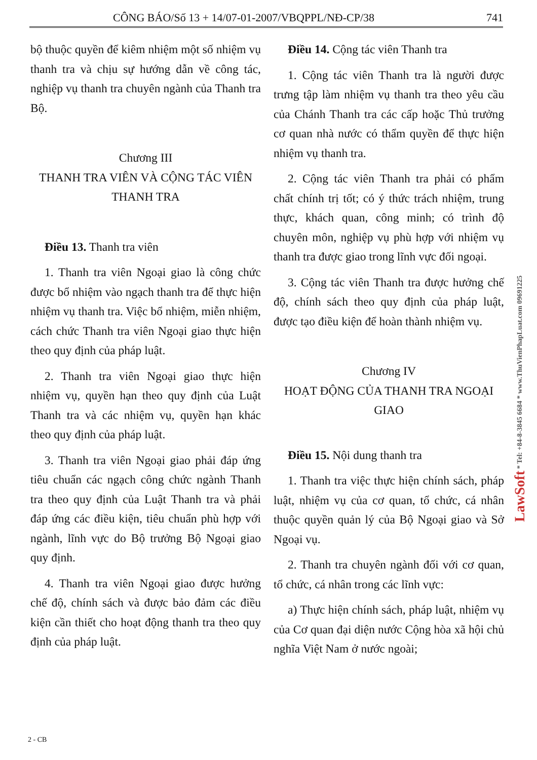CÔNG BÁO/Số 13 + 14/07-01-2007/VBQPPL/NĐ-CP/38 741
bộ thuộc quyền để kiêm nhiệm một số nhiệm vụ thanh tra và chịu sự hướng dẫn về công tác, nghiệp vụ thanh tra chuyên ngành của Thanh tra Bộ.
Chương III
THANH TRA VIÊN VÀ CỘNG TÁC VIÊN THANH TRA
Điều 13. Thanh tra viên
1. Thanh tra viên Ngoại giao là công chức được bổ nhiệm vào ngạch thanh tra để thực hiện nhiệm vụ thanh tra. Việc bổ nhiệm, miễn nhiệm, cách chức Thanh tra viên Ngoại giao thực hiện theo quy định của pháp luật.
2. Thanh tra viên Ngoại giao thực hiện nhiệm vụ, quyền hạn theo quy định của Luật Thanh tra và các nhiệm vụ, quyền hạn khác theo quy định của pháp luật.
3. Thanh tra viên Ngoại giao phải đáp ứng tiêu chuẩn các ngạch công chức ngành Thanh tra theo quy định của Luật Thanh tra và phải đáp ứng các điều kiện, tiêu chuẩn phù hợp với ngành, lĩnh vực do Bộ trưởng Bộ Ngoại giao quy định.
4. Thanh tra viên Ngoại giao được hưởng chế độ, chính sách và được bảo đảm các điều kiện cần thiết cho hoạt động thanh tra theo quy định của pháp luật.
Điều 14. Cộng tác viên Thanh tra
1. Cộng tác viên Thanh tra là người được trưng tập làm nhiệm vụ thanh tra theo yêu cầu của Chánh Thanh tra các cấp hoặc Thủ trưởng cơ quan nhà nước có thẩm quyền để thực hiện nhiệm vụ thanh tra.
2. Cộng tác viên Thanh tra phải có phẩm chất chính trị tốt; có ý thức trách nhiệm, trung thực, khách quan, công minh; có trình độ chuyên môn, nghiệp vụ phù hợp với nhiệm vụ thanh tra được giao trong lĩnh vực đối ngoại.
3. Cộng tác viên Thanh tra được hưởng chế độ, chính sách theo quy định của pháp luật, được tạo điều kiện để hoàn thành nhiệm vụ.
Chương IV
HOẠT ĐỘNG CỦA THANH TRA NGOẠI GIAO
Điều 15. Nội dung thanh tra
1. Thanh tra việc thực hiện chính sách, pháp luật, nhiệm vụ của cơ quan, tổ chức, cá nhân thuộc quyền quản lý của Bộ Ngoại giao và Sở Ngoại vụ.
2. Thanh tra chuyên ngành đối với cơ quan, tổ chức, cá nhân trong các lĩnh vực:
a) Thực hiện chính sách, pháp luật, nhiệm vụ của Cơ quan đại diện nước Cộng hòa xã hội chủ nghĩa Việt Nam ở nước ngoài;
2 - CB
LawSoft * Tel: +84-8-3845 6684 * www.ThuVienPhapLuat.com 09691225